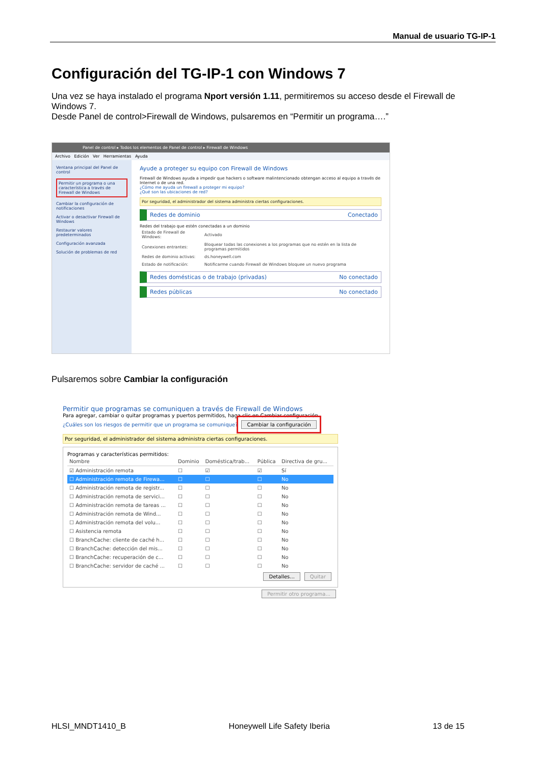Manual de usuario TG-IP-1
Configuración del TG-IP-1 con Windows 7
Una vez se haya instalado el programa Nport versión 1.11, permitiremos su acceso desde el Firewall de Windows 7.
Desde Panel de control>Firewall de Windows, pulsaremos en “Permitir un programa….”
Panel de control ▸ Todos los elementos de Panel de control ▸ Firewall de Windows
Archivo Edición Ver Herramientas Ayuda
Ventana principal del Panel de control
Permitir un programa o una característica a través de Firewall de Windows
Cambiar la configuración de notificaciones
Activar o desactivar Firewall de Windows
Restaurar valores predeterminados
Configuración avanzada
Solución de problemas de red
Ayude a proteger su equipo con Firewall de Windows
Firewall de Windows ayuda a impedir que hackers o software malintencionado obtengan acceso al equipo a través de Internet o de una red.
¿Cómo me ayuda un firewall a proteger mi equipo?
¿Qué son las ubicaciones de red?
Por seguridad, el administrador del sistema administra ciertas configuraciones.
Redes de dominio Conectado
Redes del trabajo que estén conectadas a un dominio
| Estado de Firewall de Windows: | Activado |
| Conexiones entrantes: | Bloquear todas las conexiones a los programas que no estén en la lista de programas permitidos |
| Redes de dominio activas: | ds.honeywell.com |
| Estado de notificación: | Notificarme cuando Firewall de Windows bloquee un nuevo programa |
Redes domésticas o de trabajo (privadas) No conectado
Redes públicas No conectado
Pulsaremos sobre Cambiar la configuración
Permitir que programas se comuniquen a través de Firewall de Windows
Para agregar, cambiar o quitar programas y puertos permitidos, haga clic en Cambiar configuración.
¿Cuáles son los riesgos de permitir que un programa se comunique? Cambiar la configuración
Por seguridad, el administrador del sistema administra ciertas configuraciones.
Programas y características permitidos:
| Nombre | Dominio | Doméstica/trab... | Pública | Directiva de gru... |
| --- | --- | --- | --- | --- |
| ☑ Administración remota | ☐ | ☑ | ☑ | Sí |
| ☐ Administración remota de Firewa... | ☐ | ☐ | ☐ | No |
| ☐ Administración remota de registr... | ☐ | ☐ | ☐ | No |
| ☐ Administración remota de servici... | ☐ | ☐ | ☐ | No |
| ☐ Administración remota de tareas ... | ☐ | ☐ | ☐ | No |
| ☐ Administración remota de Wind... | ☐ | ☐ | ☐ | No |
| ☐ Administración remota del volu... | ☐ | ☐ | ☐ | No |
| ☐ Asistencia remota | ☐ | ☐ | ☐ | No |
| ☐ BranchCache: cliente de caché h... | ☐ | ☐ | ☐ | No |
| ☐ BranchCache: detección del mis... | ☐ | ☐ | ☐ | No |
| ☐ BranchCache: recuperación de c... | ☐ | ☐ | ☐ | No |
| ☐ BranchCache: servidor de caché ... | ☐ | ☐ | ☐ | No |
Detalles... Quitar
Permitir otro programa...
HLSI_MNDT1410_B Honeywell Life Safety Iberia 13 de 15